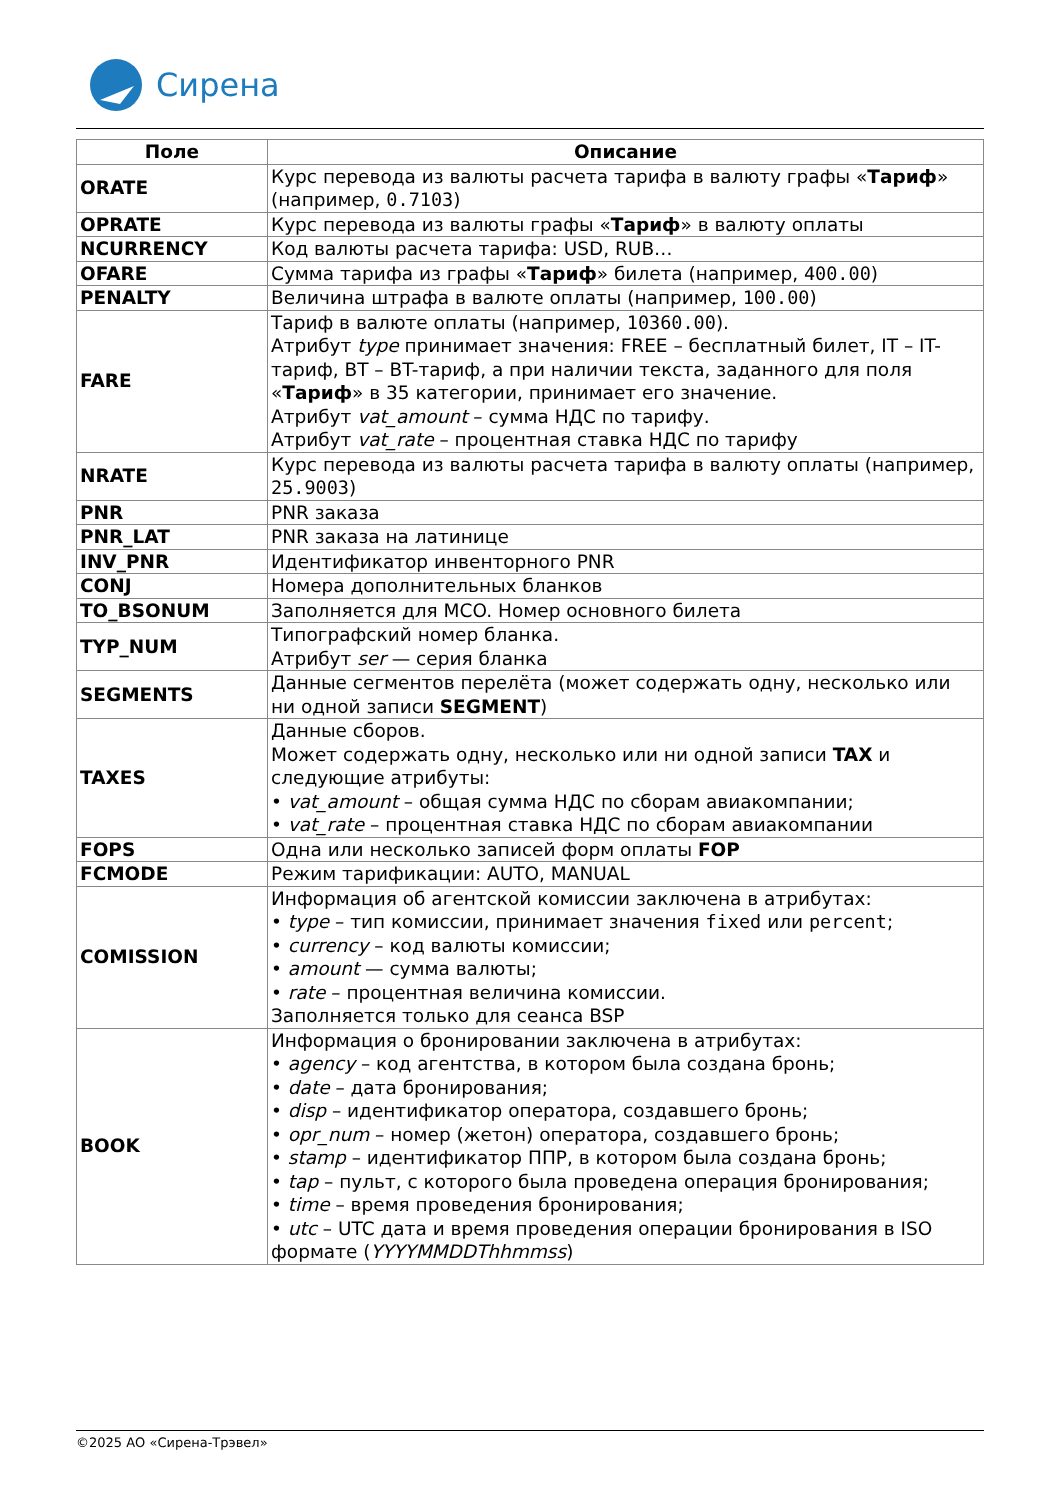Сирена
| Поле | Описание |
| --- | --- |
| ORATE | Курс перевода из валюты расчета тарифа в валюту графы « Тариф » (например, 0.7103 ) |
| OPRATE | Курс перевода из валюты графы « Тариф » в валюту оплаты |
| NCURRENCY | Код валюты расчета тарифа: USD, RUB… |
| OFARE | Сумма тарифа из графы « Тариф » билета (например, 400.00 ) |
| PENALTY | Величина штрафа в валюте оплаты (например, 100.00 ) |
| FARE | Тариф в валюте оплаты (например, 10360.00 ). Атрибут type принимает значения: FREE – бесплатный билет, IT – IT-тариф, BT – BT-тариф, а при наличии текста, заданного для поля « Тариф » в 35 категории, принимает его значение. Атрибут vat_amount – сумма НДС по тарифу. Атрибут vat_rate – процентная ставка НДС по тарифу |
| NRATE | Курс перевода из валюты расчета тарифа в валюту оплаты (например, 25.9003 ) |
| PNR | PNR заказа |
| PNR_LAT | PNR заказа на латинице |
| INV_PNR | Идентификатор инвенторного PNR |
| CONJ | Номера дополнительных бланков |
| TO_BSONUM | Заполняется для MCO. Номер основного билета |
| TYP_NUM | Типографский номер бланка. Атрибут ser — серия бланка |
| SEGMENTS | Данные сегментов перелёта (может содержать одну, несколько или ни одной записи SEGMENT ) |
| TAXES | Данные сборов. Может содержать одну, несколько или ни одной записи TAX и следующие атрибуты: • vat_amount – общая сумма НДС по сборам авиакомпании; • vat_rate – процентная ставка НДС по сборам авиакомпании |
| FOPS | Одна или несколько записей форм оплаты FOP |
| FCMODE | Режим тарификации: AUTO, MANUAL |
| COMISSION | Информация об агентской комиссии заключена в атрибутах: • type – тип комиссии, принимает значения fixed или percent ; • currency – код валюты комиссии; • amount — сумма валюты; • rate – процентная величина комиссии. Заполняется только для сеанса BSP |
| BOOK | Информация о бронировании заключена в атрибутах: • agency – код агентства, в котором была создана бронь; • date – дата бронирования; • disp – идентификатор оператора, создавшего бронь; • opr_num – номер (жетон) оператора, создавшего бронь; • stamp – идентификатор ППР, в котором была создана бронь; • tap – пульт, с которого была проведена операция бронирования; • time – время проведения бронирования; • utc – UTC дата и время проведения операции бронирования в ISO формате ( YYYYMMDDThhmmss ) |
©2025 АО «Сирена-Трэвел»